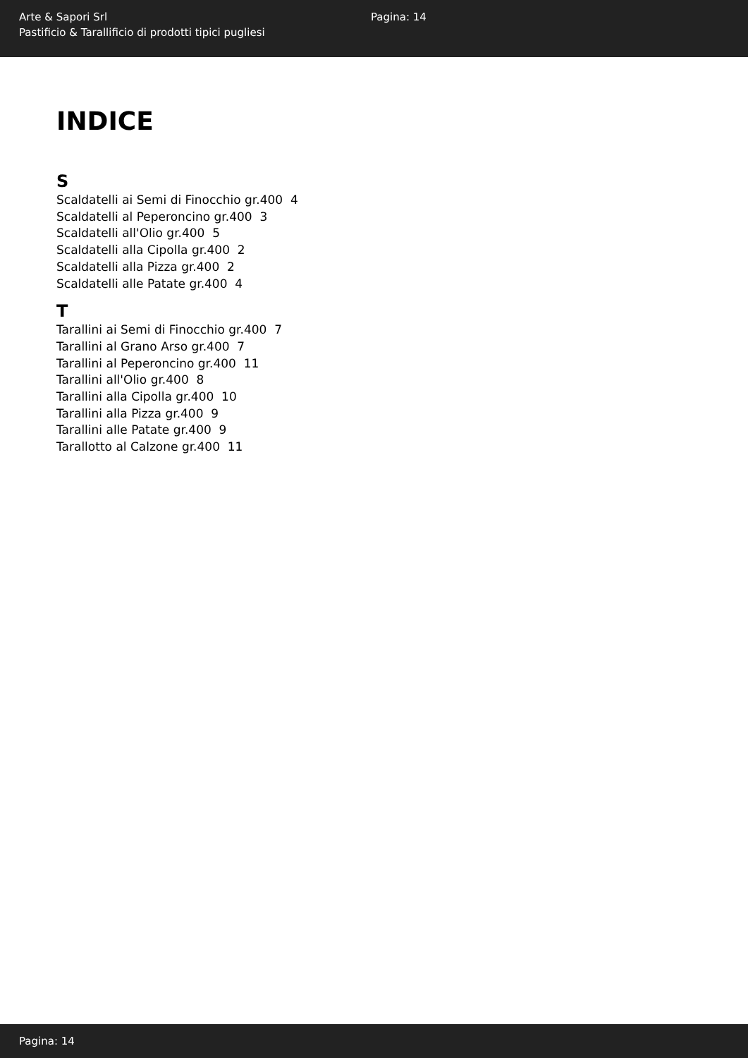Arte & Sapori Srl
Pastificio & Tarallificio di prodotti tipici pugliesi
Pagina: 14
INDICE
S
Scaldatelli ai Semi di Finocchio gr.400 4
Scaldatelli al Peperoncino gr.400 3
Scaldatelli all'Olio gr.400 5
Scaldatelli alla Cipolla gr.400 2
Scaldatelli alla Pizza gr.400 2
Scaldatelli alle Patate gr.400 4
T
Tarallini ai Semi di Finocchio gr.400 7
Tarallini al Grano Arso gr.400 7
Tarallini al Peperoncino gr.400 11
Tarallini all'Olio gr.400 8
Tarallini alla Cipolla gr.400 10
Tarallini alla Pizza gr.400 9
Tarallini alle Patate gr.400 9
Tarallotto al Calzone gr.400 11
Pagina: 14